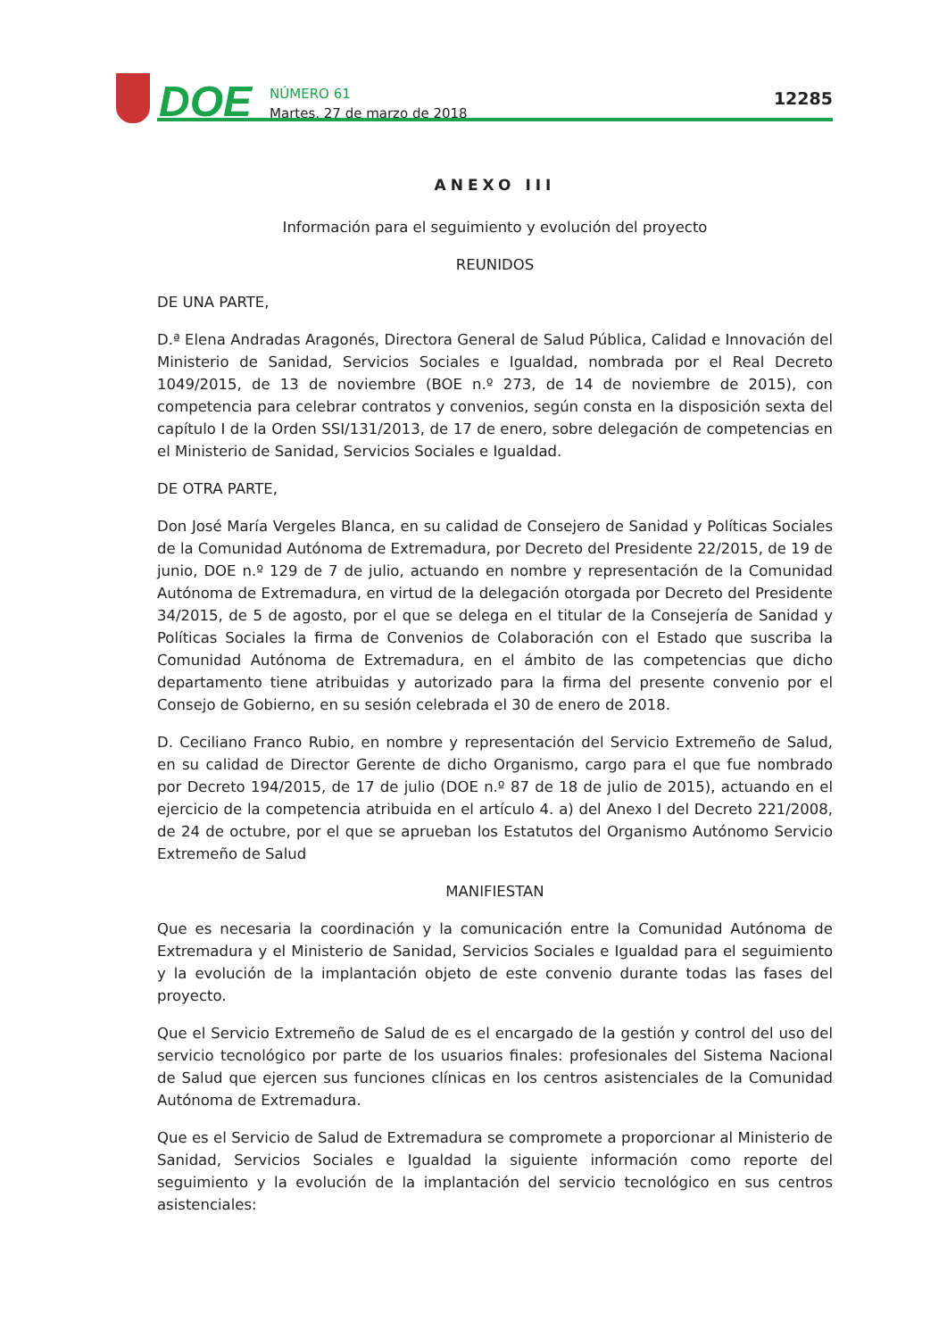DOE
NÚMERO 61
Martes, 27 de marzo de 2018
12285
ANEXO III
Información para el seguimiento y evolución del proyecto
REUNIDOS
DE UNA PARTE,
D.ª Elena Andradas Aragonés, Directora General de Salud Pública, Calidad e Innovación del Ministerio de Sanidad, Servicios Sociales e Igualdad, nombrada por el Real Decreto 1049/2015, de 13 de noviembre (BOE n.º 273, de 14 de noviembre de 2015), con competencia para celebrar contratos y convenios, según consta en la disposición sexta del capítulo I de la Orden SSI/131/2013, de 17 de enero, sobre delegación de competencias en el Ministerio de Sanidad, Servicios Sociales e Igualdad.
DE OTRA PARTE,
Don José María Vergeles Blanca, en su calidad de Consejero de Sanidad y Políticas Sociales de la Comunidad Autónoma de Extremadura, por Decreto del Presidente 22/2015, de 19 de junio, DOE n.º 129 de 7 de julio, actuando en nombre y representación de la Comunidad Autónoma de Extremadura, en virtud de la delegación otorgada por Decreto del Presidente 34/2015, de 5 de agosto, por el que se delega en el titular de la Consejería de Sanidad y Políticas Sociales la firma de Convenios de Colaboración con el Estado que suscriba la Comunidad Autónoma de Extremadura, en el ámbito de las competencias que dicho departamento tiene atribuidas y autorizado para la firma del presente convenio por el Consejo de Gobierno, en su sesión celebrada el 30 de enero de 2018.
D. Ceciliano Franco Rubio, en nombre y representación del Servicio Extremeño de Salud, en su calidad de Director Gerente de dicho Organismo, cargo para el que fue nombrado por Decreto 194/2015, de 17 de julio (DOE n.º 87 de 18 de julio de 2015), actuando en el ejercicio de la competencia atribuida en el artículo 4. a) del Anexo I del Decreto 221/2008, de 24 de octubre, por el que se aprueban los Estatutos del Organismo Autónomo Servicio Extremeño de Salud
MANIFIESTAN
Que es necesaria la coordinación y la comunicación entre la Comunidad Autónoma de Extremadura y el Ministerio de Sanidad, Servicios Sociales e Igualdad para el seguimiento y la evolución de la implantación objeto de este convenio durante todas las fases del proyecto.
Que el Servicio Extremeño de Salud de es el encargado de la gestión y control del uso del servicio tecnológico por parte de los usuarios finales: profesionales del Sistema Nacional de Salud que ejercen sus funciones clínicas en los centros asistenciales de la Comunidad Autónoma de Extremadura.
Que es el Servicio de Salud de Extremadura se compromete a proporcionar al Ministerio de Sanidad, Servicios Sociales e Igualdad la siguiente información como reporte del seguimiento y la evolución de la implantación del servicio tecnológico en sus centros asistenciales: